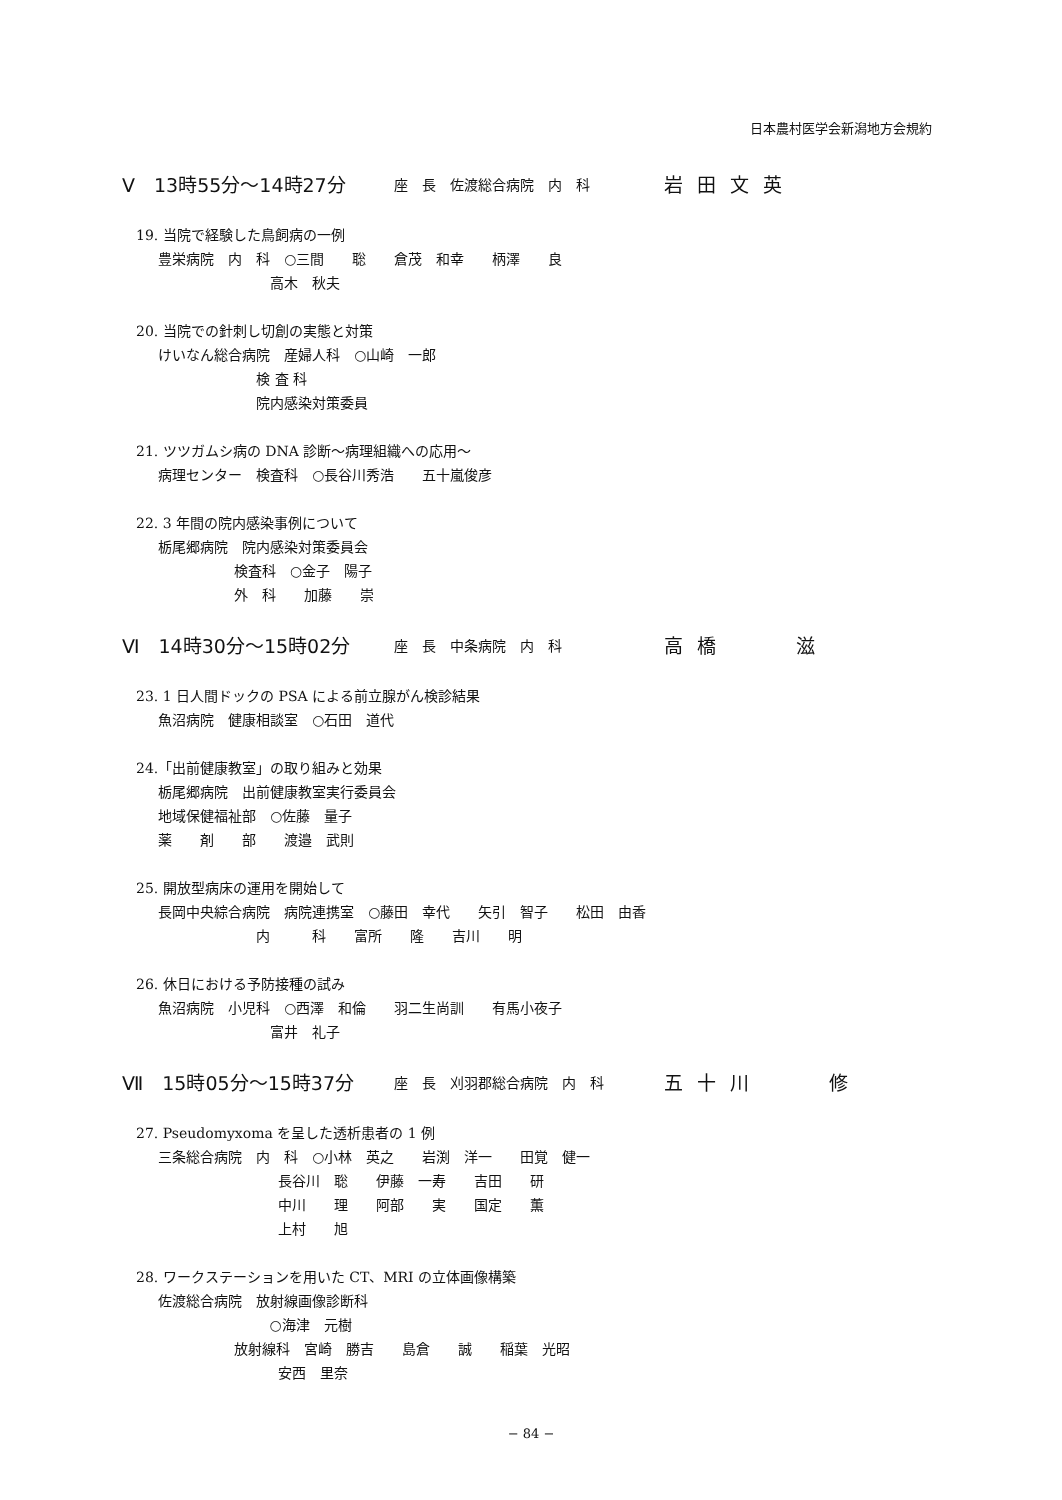日本農村医学会新潟地方会規約
Ⅴ　13時55分〜14時27分 座　長　佐渡総合病院　内　科 岩田文英
19. 当院で経験した鳥飼病の一例
豊栄病院　内　科　○三間　　聡　　倉茂　和幸　　柄澤　　良
高木　秋夫
20. 当院での針刺し切創の実態と対策
けいなん総合病院　産婦人科　○山崎　一郎
検 査 科
院内感染対策委員
21. ツツガムシ病の DNA 診断〜病理組織への応用〜
病理センター　検査科　○長谷川秀浩　　五十嵐俊彦
22. 3 年間の院内感染事例について
栃尾郷病院　院内感染対策委員会
検査科　○金子　陽子
外　科　　加藤　　崇
Ⅵ　14時30分〜15時02分 座　長　中条病院　内　科 高橋　　滋
23. 1 日人間ドックの PSA による前立腺がん検診結果
魚沼病院　健康相談室　○石田　道代
24.「出前健康教室」の取り組みと効果
栃尾郷病院　出前健康教室実行委員会
地域保健福祉部　○佐藤　量子
薬　　剤　　部　　渡邉　武則
25. 開放型病床の運用を開始して
長岡中央綜合病院　病院連携室　○藤田　幸代　　矢引　智子　　松田　由香
内　　　科　　富所　　隆　　吉川　　明
26. 休日における予防接種の試み
魚沼病院　小児科　○西澤　和倫　　羽二生尚訓　　有馬小夜子
富井　礼子
Ⅶ　15時05分〜15時37分 座　長　刈羽郡総合病院　内　科 五十川　　修
27. Pseudomyxoma を呈した透析患者の 1 例
三条総合病院　内　科　○小林　英之　　岩渕　洋一　　田覚　健一
長谷川　聡　　伊藤　一寿　　吉田　　研
中川　　理　　阿部　　実　　国定　　薫
上村　　旭
28. ワークステーションを用いた CT、MRI の立体画像構築
佐渡総合病院　放射線画像診断科
○海津　元樹
放射線科　宮崎　勝吉　　島倉　　誠　　稲葉　光昭
安西　里奈
− 84 −